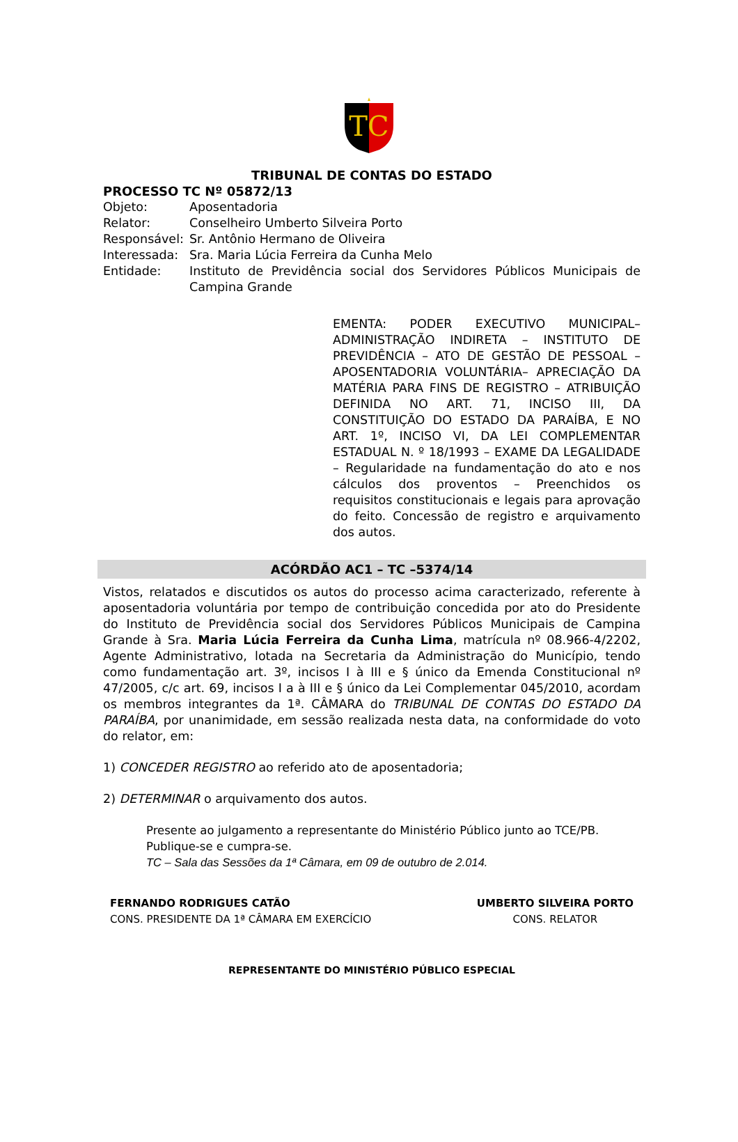TC
TRIBUNAL DE CONTAS DO ESTADO
PROCESSO TC Nº 05872/13
| Objeto: | Aposentadoria |
| Relator: | Conselheiro Umberto Silveira Porto |
| Responsável: | Sr. Antônio Hermano de Oliveira |
| Interessada: | Sra. Maria Lúcia Ferreira da Cunha Melo |
| Entidade: | Instituto de Previdência social dos Servidores Públicos Municipais de Campina Grande |
EMENTA: PODER EXECUTIVO MUNICIPAL– ADMINISTRAÇÃO INDIRETA – INSTITUTO DE PREVIDÊNCIA – ATO DE GESTÃO DE PESSOAL – APOSENTADORIA VOLUNTÁRIA– APRECIAÇÃO DA MATÉRIA PARA FINS DE REGISTRO – ATRIBUIÇÃO DEFINIDA NO ART. 71, INCISO III, DA CONSTITUIÇÃO DO ESTADO DA PARAÍBA, E NO ART. 1º, INCISO VI, DA LEI COMPLEMENTAR ESTADUAL N. º 18/1993 – EXAME DA LEGALIDADE – Regularidade na fundamentação do ato e nos cálculos dos proventos – Preenchidos os requisitos constitucionais e legais para aprovação do feito. Concessão de registro e arquivamento dos autos.
ACÓRDÃO AC1 – TC –5374/14
Vistos, relatados e discutidos os autos do processo acima caracterizado, referente à aposentadoria voluntária por tempo de contribuição concedida por ato do Presidente do Instituto de Previdência social dos Servidores Públicos Municipais de Campina Grande à Sra. Maria Lúcia Ferreira da Cunha Lima, matrícula nº 08.966-4/2202, Agente Administrativo, lotada na Secretaria da Administração do Município, tendo como fundamentação art. 3º, incisos I à III e § único da Emenda Constitucional nº 47/2005, c/c art. 69, incisos I a à III e § único da Lei Complementar 045/2010, acordam os membros integrantes da 1ª. CÂMARA do TRIBUNAL DE CONTAS DO ESTADO DA PARAÍBA, por unanimidade, em sessão realizada nesta data, na conformidade do voto do relator, em:
1) CONCEDER REGISTRO ao referido ato de aposentadoria;
2) DETERMINAR o arquivamento dos autos.
Presente ao julgamento a representante do Ministério Público junto ao TCE/PB.
Publique-se e cumpra-se.
TC – Sala das Sessões da 1ª Câmara, em 09 de outubro de 2.014.
FERNANDO RODRIGUES CATÃO
CONS. PRESIDENTE DA 1ª CÂMARA EM EXERCÍCIO
UMBERTO SILVEIRA PORTO
CONS. RELATOR
REPRESENTANTE DO MINISTÉRIO PÚBLICO ESPECIAL